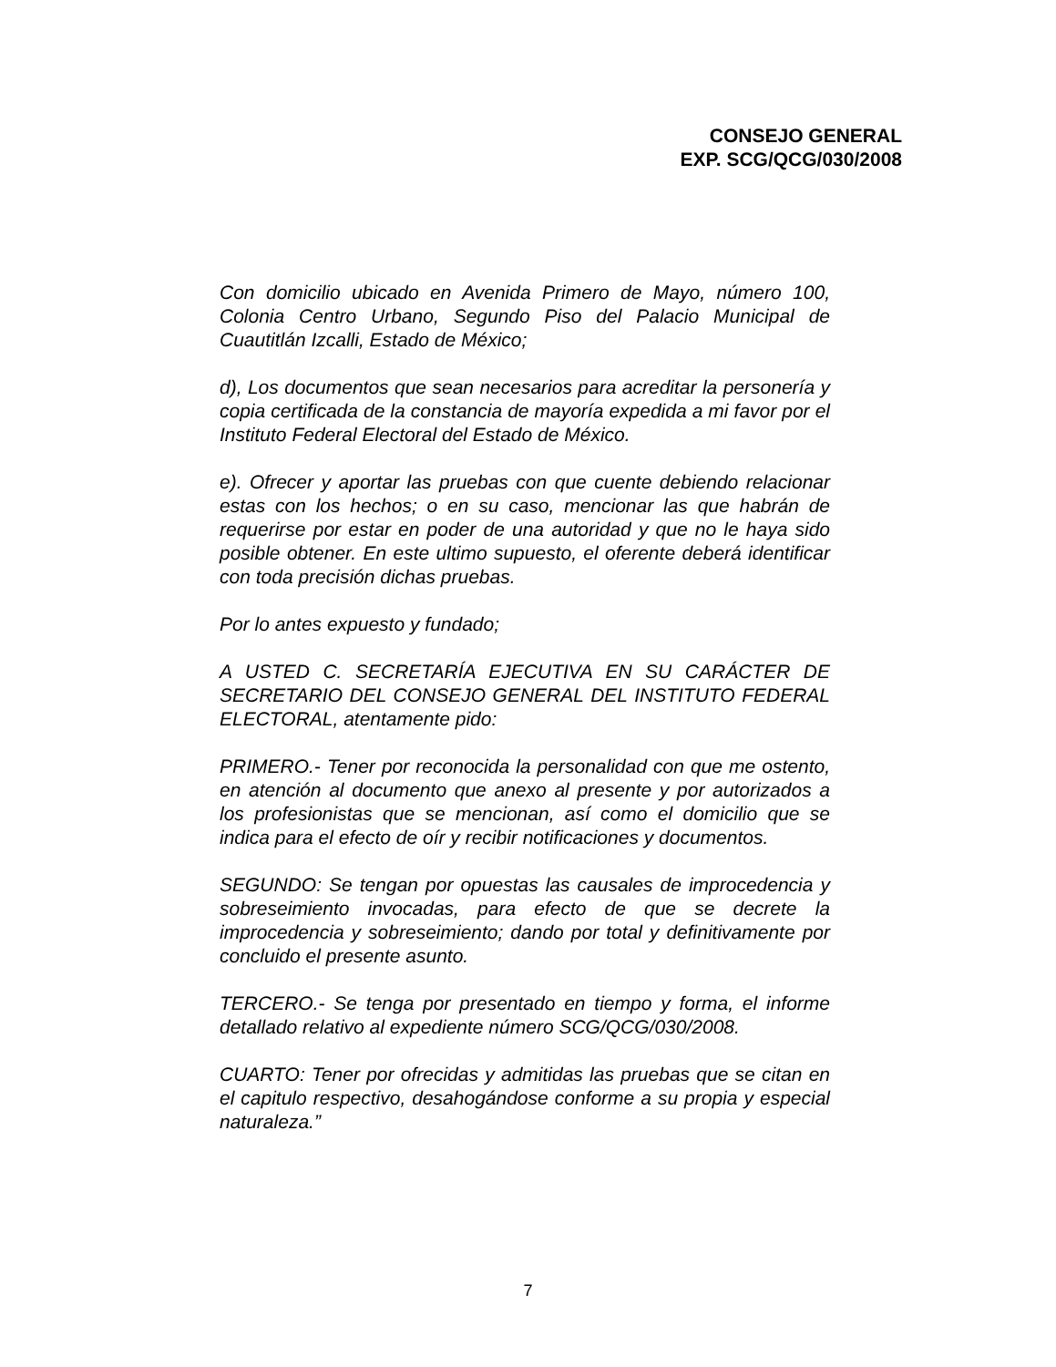CONSEJO GENERAL
EXP. SCG/QCG/030/2008
Con domicilio ubicado en Avenida Primero de Mayo, número 100, Colonia Centro Urbano, Segundo Piso del Palacio Municipal de Cuautitlán Izcalli, Estado de México;
d), Los documentos que sean necesarios para acreditar la personería y copia certificada de la constancia de mayoría expedida a mi favor por el Instituto Federal Electoral del Estado de México.
e). Ofrecer y aportar las pruebas con que cuente debiendo relacionar estas con los hechos; o en su caso, mencionar las que habrán de requerirse por estar en poder de una autoridad y que no le haya sido posible obtener. En este ultimo supuesto, el oferente deberá identificar con toda precisión dichas pruebas.
Por lo antes expuesto y fundado;
A USTED C. SECRETARÍA EJECUTIVA EN SU CARÁCTER DE SECRETARIO DEL CONSEJO GENERAL DEL INSTITUTO FEDERAL ELECTORAL, atentamente pido:
PRIMERO.- Tener por reconocida la personalidad con que me ostento, en atención al documento que anexo al presente y por autorizados a los profesionistas que se mencionan, así como el domicilio que se indica para el efecto de oír y recibir notificaciones y documentos.
SEGUNDO: Se tengan por opuestas las causales de improcedencia y sobreseimiento invocadas, para efecto de que se decrete la improcedencia y sobreseimiento; dando por total y definitivamente por concluido el presente asunto.
TERCERO.- Se tenga por presentado en tiempo y forma, el informe detallado relativo al expediente número SCG/QCG/030/2008.
CUARTO: Tener por ofrecidas y admitidas las pruebas que se citan en el capitulo respectivo, desahogándose conforme a su propia y especial naturaleza.”
7